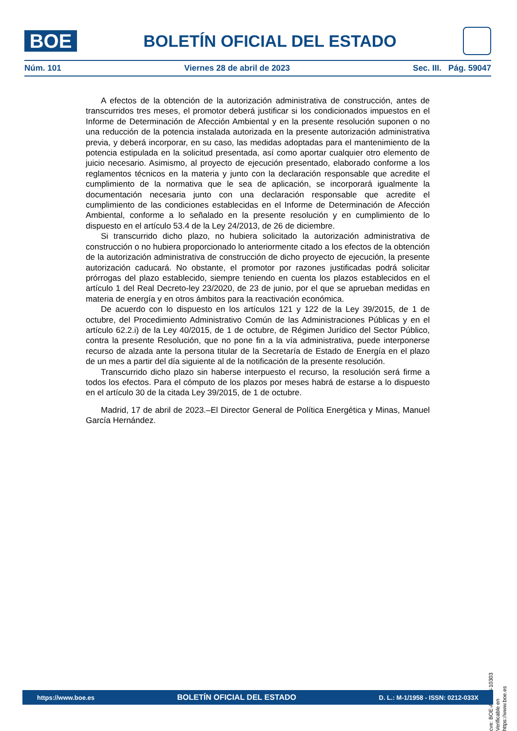BOE
BOLETÍN OFICIAL DEL ESTADO
Núm. 101 Viernes 28 de abril de 2023 Sec. III. Pág. 59047
A efectos de la obtención de la autorización administrativa de construcción, antes de transcurridos tres meses, el promotor deberá justificar si los condicionados impuestos en el Informe de Determinación de Afección Ambiental y en la presente resolución suponen o no una reducción de la potencia instalada autorizada en la presente autorización administrativa previa, y deberá incorporar, en su caso, las medidas adoptadas para el mantenimiento de la potencia estipulada en la solicitud presentada, así como aportar cualquier otro elemento de juicio necesario. Asimismo, al proyecto de ejecución presentado, elaborado conforme a los reglamentos técnicos en la materia y junto con la declaración responsable que acredite el cumplimiento de la normativa que le sea de aplicación, se incorporará igualmente la documentación necesaria junto con una declaración responsable que acredite el cumplimiento de las condiciones establecidas en el Informe de Determinación de Afección Ambiental, conforme a lo señalado en la presente resolución y en cumplimiento de lo dispuesto en el artículo 53.4 de la Ley 24/2013, de 26 de diciembre.
Si transcurrido dicho plazo, no hubiera solicitado la autorización administrativa de construcción o no hubiera proporcionado lo anteriormente citado a los efectos de la obtención de la autorización administrativa de construcción de dicho proyecto de ejecución, la presente autorización caducará. No obstante, el promotor por razones justificadas podrá solicitar prórrogas del plazo establecido, siempre teniendo en cuenta los plazos establecidos en el artículo 1 del Real Decreto-ley 23/2020, de 23 de junio, por el que se aprueban medidas en materia de energía y en otros ámbitos para la reactivación económica.
De acuerdo con lo dispuesto en los artículos 121 y 122 de la Ley 39/2015, de 1 de octubre, del Procedimiento Administrativo Común de las Administraciones Públicas y en el artículo 62.2.i) de la Ley 40/2015, de 1 de octubre, de Régimen Jurídico del Sector Público, contra la presente Resolución, que no pone fin a la vía administrativa, puede interponerse recurso de alzada ante la persona titular de la Secretaría de Estado de Energía en el plazo de un mes a partir del día siguiente al de la notificación de la presente resolución.
Transcurrido dicho plazo sin haberse interpuesto el recurso, la resolución será firme a todos los efectos. Para el cómputo de los plazos por meses habrá de estarse a lo dispuesto en el artículo 30 de la citada Ley 39/2015, de 1 de octubre.
Madrid, 17 de abril de 2023.–El Director General de Política Energética y Minas, Manuel García Hernández.
cve: BOE-A-2023-10303
Verificable en https://www.boe.es
https://www.boe.es BOLETÍN OFICIAL DEL ESTADO D. L.: M-1/1958 - ISSN: 0212-033X